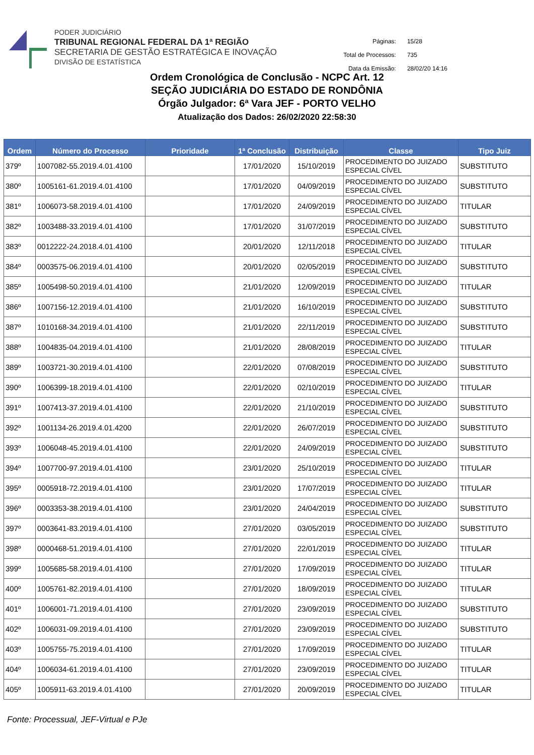PODER JUDICIÁRIO
TRIBUNAL REGIONAL FEDERAL DA 1ª REGIÃO
SECRETARIA DE GESTÃO ESTRATÉGICA E INOVAÇÃO
DIVISÃO DE ESTATÍSTICA
| Páginas: | 15/28 |
| Total de Processos: | 735 |
| Data da Emissão: | 28/02/20 14:16 |
Ordem Cronológica de Conclusão - NCPC Art. 12
SEÇÃO JUDICIÁRIA DO ESTADO DE RONDÔNIA
Órgão Julgador: 6ª Vara JEF - PORTO VELHO
Atualização dos Dados: 26/02/2020 22:58:30
| Ordem | Número do Processo | Prioridade | 1ª Conclusão | Distribuição | Classe | Tipo Juiz |
| --- | --- | --- | --- | --- | --- | --- |
| 379º | 1007082-55.2019.4.01.4100 | | 17/01/2020 | 15/10/2019 | PROCEDIMENTO DO JUIZADO ESPECIAL CÍVEL | SUBSTITUTO |
| 380º | 1005161-61.2019.4.01.4100 | | 17/01/2020 | 04/09/2019 | PROCEDIMENTO DO JUIZADO ESPECIAL CÍVEL | SUBSTITUTO |
| 381º | 1006073-58.2019.4.01.4100 | | 17/01/2020 | 24/09/2019 | PROCEDIMENTO DO JUIZADO ESPECIAL CÍVEL | TITULAR |
| 382º | 1003488-33.2019.4.01.4100 | | 17/01/2020 | 31/07/2019 | PROCEDIMENTO DO JUIZADO ESPECIAL CÍVEL | SUBSTITUTO |
| 383º | 0012222-24.2018.4.01.4100 | | 20/01/2020 | 12/11/2018 | PROCEDIMENTO DO JUIZADO ESPECIAL CÍVEL | TITULAR |
| 384º | 0003575-06.2019.4.01.4100 | | 20/01/2020 | 02/05/2019 | PROCEDIMENTO DO JUIZADO ESPECIAL CÍVEL | SUBSTITUTO |
| 385º | 1005498-50.2019.4.01.4100 | | 21/01/2020 | 12/09/2019 | PROCEDIMENTO DO JUIZADO ESPECIAL CÍVEL | TITULAR |
| 386º | 1007156-12.2019.4.01.4100 | | 21/01/2020 | 16/10/2019 | PROCEDIMENTO DO JUIZADO ESPECIAL CÍVEL | SUBSTITUTO |
| 387º | 1010168-34.2019.4.01.4100 | | 21/01/2020 | 22/11/2019 | PROCEDIMENTO DO JUIZADO ESPECIAL CÍVEL | SUBSTITUTO |
| 388º | 1004835-04.2019.4.01.4100 | | 21/01/2020 | 28/08/2019 | PROCEDIMENTO DO JUIZADO ESPECIAL CÍVEL | TITULAR |
| 389º | 1003721-30.2019.4.01.4100 | | 22/01/2020 | 07/08/2019 | PROCEDIMENTO DO JUIZADO ESPECIAL CÍVEL | SUBSTITUTO |
| 390º | 1006399-18.2019.4.01.4100 | | 22/01/2020 | 02/10/2019 | PROCEDIMENTO DO JUIZADO ESPECIAL CÍVEL | TITULAR |
| 391º | 1007413-37.2019.4.01.4100 | | 22/01/2020 | 21/10/2019 | PROCEDIMENTO DO JUIZADO ESPECIAL CÍVEL | SUBSTITUTO |
| 392º | 1001134-26.2019.4.01.4200 | | 22/01/2020 | 26/07/2019 | PROCEDIMENTO DO JUIZADO ESPECIAL CÍVEL | SUBSTITUTO |
| 393º | 1006048-45.2019.4.01.4100 | | 22/01/2020 | 24/09/2019 | PROCEDIMENTO DO JUIZADO ESPECIAL CÍVEL | SUBSTITUTO |
| 394º | 1007700-97.2019.4.01.4100 | | 23/01/2020 | 25/10/2019 | PROCEDIMENTO DO JUIZADO ESPECIAL CÍVEL | TITULAR |
| 395º | 0005918-72.2019.4.01.4100 | | 23/01/2020 | 17/07/2019 | PROCEDIMENTO DO JUIZADO ESPECIAL CÍVEL | TITULAR |
| 396º | 0003353-38.2019.4.01.4100 | | 23/01/2020 | 24/04/2019 | PROCEDIMENTO DO JUIZADO ESPECIAL CÍVEL | SUBSTITUTO |
| 397º | 0003641-83.2019.4.01.4100 | | 27/01/2020 | 03/05/2019 | PROCEDIMENTO DO JUIZADO ESPECIAL CÍVEL | SUBSTITUTO |
| 398º | 0000468-51.2019.4.01.4100 | | 27/01/2020 | 22/01/2019 | PROCEDIMENTO DO JUIZADO ESPECIAL CÍVEL | TITULAR |
| 399º | 1005685-58.2019.4.01.4100 | | 27/01/2020 | 17/09/2019 | PROCEDIMENTO DO JUIZADO ESPECIAL CÍVEL | TITULAR |
| 400º | 1005761-82.2019.4.01.4100 | | 27/01/2020 | 18/09/2019 | PROCEDIMENTO DO JUIZADO ESPECIAL CÍVEL | TITULAR |
| 401º | 1006001-71.2019.4.01.4100 | | 27/01/2020 | 23/09/2019 | PROCEDIMENTO DO JUIZADO ESPECIAL CÍVEL | SUBSTITUTO |
| 402º | 1006031-09.2019.4.01.4100 | | 27/01/2020 | 23/09/2019 | PROCEDIMENTO DO JUIZADO ESPECIAL CÍVEL | SUBSTITUTO |
| 403º | 1005755-75.2019.4.01.4100 | | 27/01/2020 | 17/09/2019 | PROCEDIMENTO DO JUIZADO ESPECIAL CÍVEL | TITULAR |
| 404º | 1006034-61.2019.4.01.4100 | | 27/01/2020 | 23/09/2019 | PROCEDIMENTO DO JUIZADO ESPECIAL CÍVEL | TITULAR |
| 405º | 1005911-63.2019.4.01.4100 | | 27/01/2020 | 20/09/2019 | PROCEDIMENTO DO JUIZADO ESPECIAL CÍVEL | TITULAR |
Fonte: Processual, JEF-Virtual e PJe